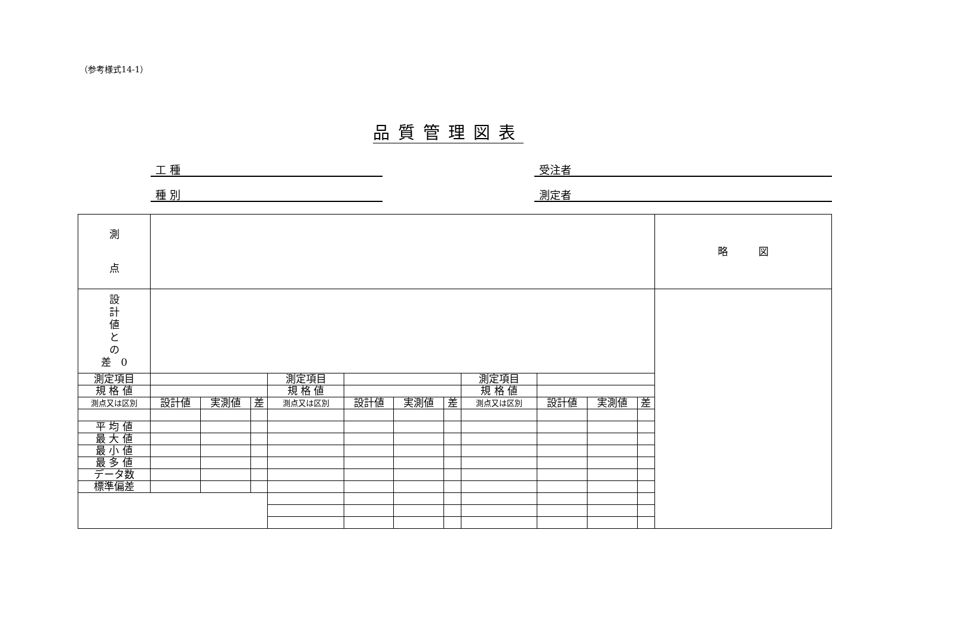（参考様式14-1）
品質管理図表
工 種 受注者
種 別 測定者
| 測 点 | | | | | | | | | | | | 略 図 |
| 設 計 値 と の 差 0 | | | | | | | | | | | | |
| 測定項目 | | | | 測定項目 | | | | 測定項目 | | | | |
| 規 格 値 | | | | 規 格 値 | | | | 規 格 値 | | | | |
| 測点又は区別 | 設計値 | 実測値 | 差 | 測点又は区別 | 設計値 | 実測値 | 差 | 測点又は区別 | 設計値 | 実測値 | 差 | |
| 平 均 値 | | | | | | | | | | | | |
| 最 大 値 | | | | | | | | | | | | |
| 最 小 値 | | | | | | | | | | | | |
| 最 多 値 | | | | | | | | | | | | |
| データ数 | | | | | | | | | | | | |
| 標準偏差 | | | | | | | | | | | | |